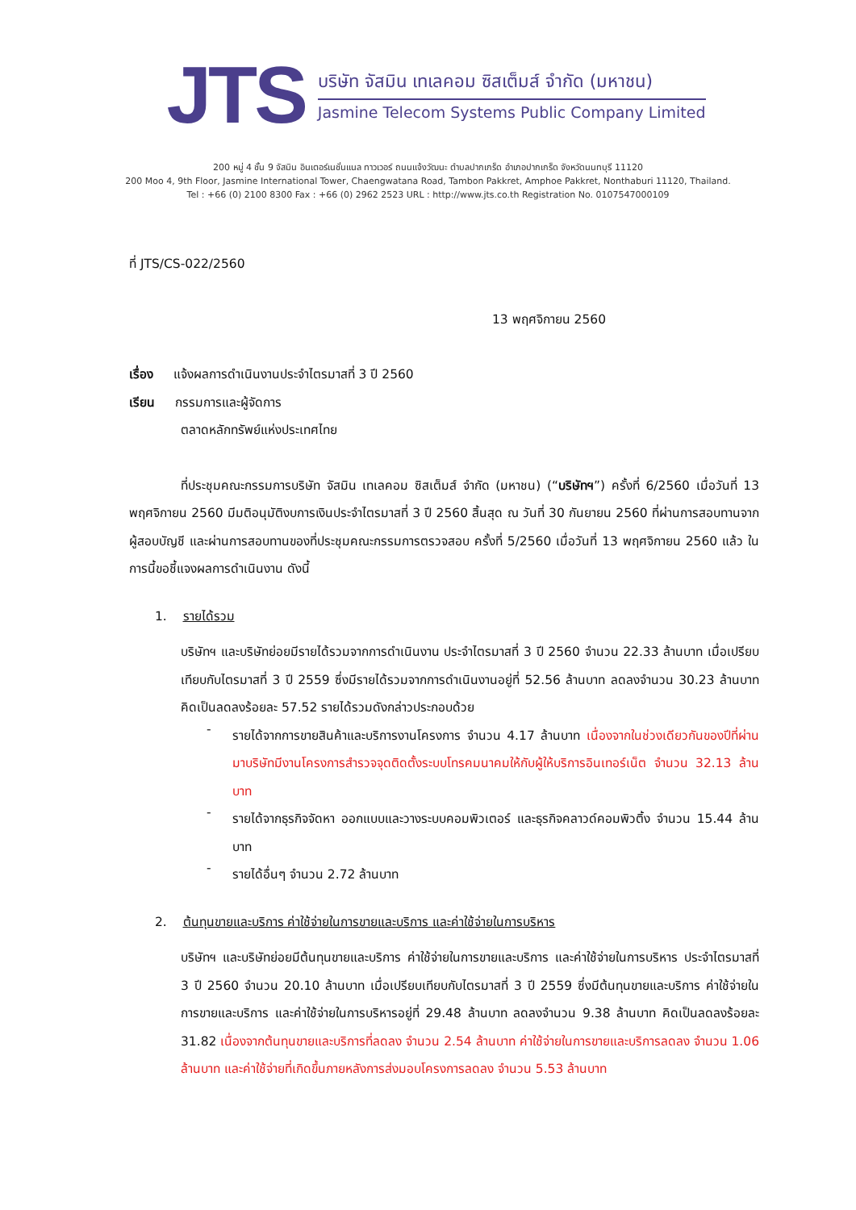JTS
บริษัท จัสมิน เทเลคอม ซิสเต็มส์ จำกัด (มหาชน)
Jasmine Telecom Systems Public Company Limited
200 หมู่ 4 ชั้น 9 จัสมิน อินเตอร์เนชั่นแนล ทาวเวอร์ ถนนแจ้งวัฒนะ ตำบลปากเกร็ด อำเภอปากเกร็ด จังหวัดนนทบุรี 11120
200 Moo 4, 9th Floor, Jasmine International Tower, Chaengwatana Road, Tambon Pakkret, Amphoe Pakkret, Nonthaburi 11120, Thailand.
Tel : +66 (0) 2100 8300 Fax : +66 (0) 2962 2523 URL : http://www.jts.co.th Registration No. 0107547000109
ที่ JTS/CS-022/2560
13 พฤศจิกายน 2560
เรื่อง แจ้งผลการดำเนินงานประจำไตรมาสที่ 3 ปี 2560
เรียน กรรมการและผู้จัดการ
ตลาดหลักทรัพย์แห่งประเทศไทย
ที่ประชุมคณะกรรมการบริษัท จัสมิน เทเลคอม ซิสเต็มส์ จำกัด (มหาชน) (“บริษัทฯ”) ครั้งที่ 6/2560 เมื่อวันที่ 13 พฤศจิกายน 2560 มีมติอนุมัติงบการเงินประจำไตรมาสที่ 3 ปี 2560 สิ้นสุด ณ วันที่ 30 กันยายน 2560 ที่ผ่านการสอบทานจากผู้สอบบัญชี และผ่านการสอบทานของที่ประชุมคณะกรรมการตรวจสอบ ครั้งที่ 5/2560 เมื่อวันที่ 13 พฤศจิกายน 2560 แล้ว ในการนี้ขอชี้แจงผลการดำเนินงาน ดังนี้
1. รายได้รวม
บริษัทฯ และบริษัทย่อยมีรายได้รวมจากการดำเนินงาน ประจำไตรมาสที่ 3 ปี 2560 จำนวน 22.33 ล้านบาท เมื่อเปรียบเทียบกับไตรมาสที่ 3 ปี 2559 ซึ่งมีรายได้รวมจากการดำเนินงานอยู่ที่ 52.56 ล้านบาท ลดลงจำนวน 30.23 ล้านบาท คิดเป็นลดลงร้อยละ 57.52 รายได้รวมดังกล่าวประกอบด้วย
-
รายได้จากการขายสินค้าและบริการงานโครงการ จำนวน 4.17 ล้านบาท เนื่องจากในช่วงเดียวกันของปีที่ผ่านมาบริษัทมีงานโครงการสำรวจจุดติดตั้งระบบโทรคมนาคมให้กับผู้ให้บริการอินเทอร์เน็ต จำนวน 32.13 ล้านบาท
-
รายได้จากธุรกิจจัดหา ออกแบบและวางระบบคอมพิวเตอร์ และธุรกิจคลาวด์คอมพิวติ้ง จำนวน 15.44 ล้านบาท
-
รายได้อื่นๆ จำนวน 2.72 ล้านบาท
2. ต้นทุนขายและบริการ ค่าใช้จ่ายในการขายและบริการ และค่าใช้จ่ายในการบริหาร
บริษัทฯ และบริษัทย่อยมีต้นทุนขายและบริการ ค่าใช้จ่ายในการขายและบริการ และค่าใช้จ่ายในการบริหาร ประจำไตรมาสที่ 3 ปี 2560 จำนวน 20.10 ล้านบาท เมื่อเปรียบเทียบกับไตรมาสที่ 3 ปี 2559 ซึ่งมีต้นทุนขายและบริการ ค่าใช้จ่ายในการขายและบริการ และค่าใช้จ่ายในการบริหารอยู่ที่ 29.48 ล้านบาท ลดลงจำนวน 9.38 ล้านบาท คิดเป็นลดลงร้อยละ 31.82 เนื่องจากต้นทุนขายและบริการที่ลดลง จำนวน 2.54 ล้านบาท ค่าใช้จ่ายในการขายและบริการลดลง จำนวน 1.06 ล้านบาท และค่าใช้จ่ายที่เกิดขึ้นภายหลังการส่งมอบโครงการลดลง จำนวน 5.53 ล้านบาท